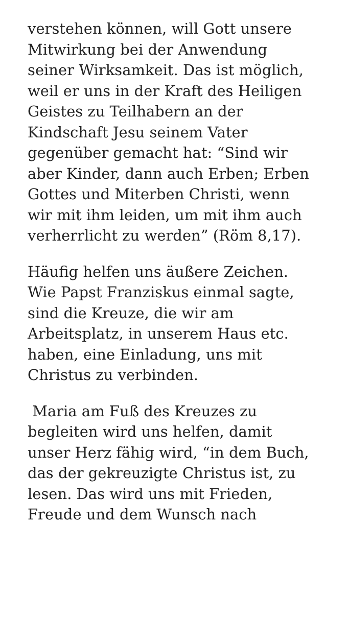verstehen können, will Gott unsere
Mitwirkung bei der Anwendung
seiner Wirksamkeit. Das ist möglich,
weil er uns in der Kraft des Heiligen
Geistes zu Teilhabern an der
Kindschaft Jesu seinem Vater
gegenüber gemacht hat: “Sind wir
aber Kinder, dann auch Erben; Erben
Gottes und Miterben Christi, wenn
wir mit ihm leiden, um mit ihm auch
verherrlicht zu werden” (Röm 8,17).
Häufig helfen uns äußere Zeichen.
Wie Papst Franziskus einmal sagte,
sind die Kreuze, die wir am
Arbeitsplatz, in unserem Haus etc.
haben, eine Einladung, uns mit
Christus zu verbinden.
Maria am Fuß des Kreuzes zu
begleiten wird uns helfen, damit
unser Herz fähig wird, “in dem Buch,
das der gekreuzigte Christus ist, zu
lesen. Das wird uns mit Frieden,
Freude und dem Wunsch nach